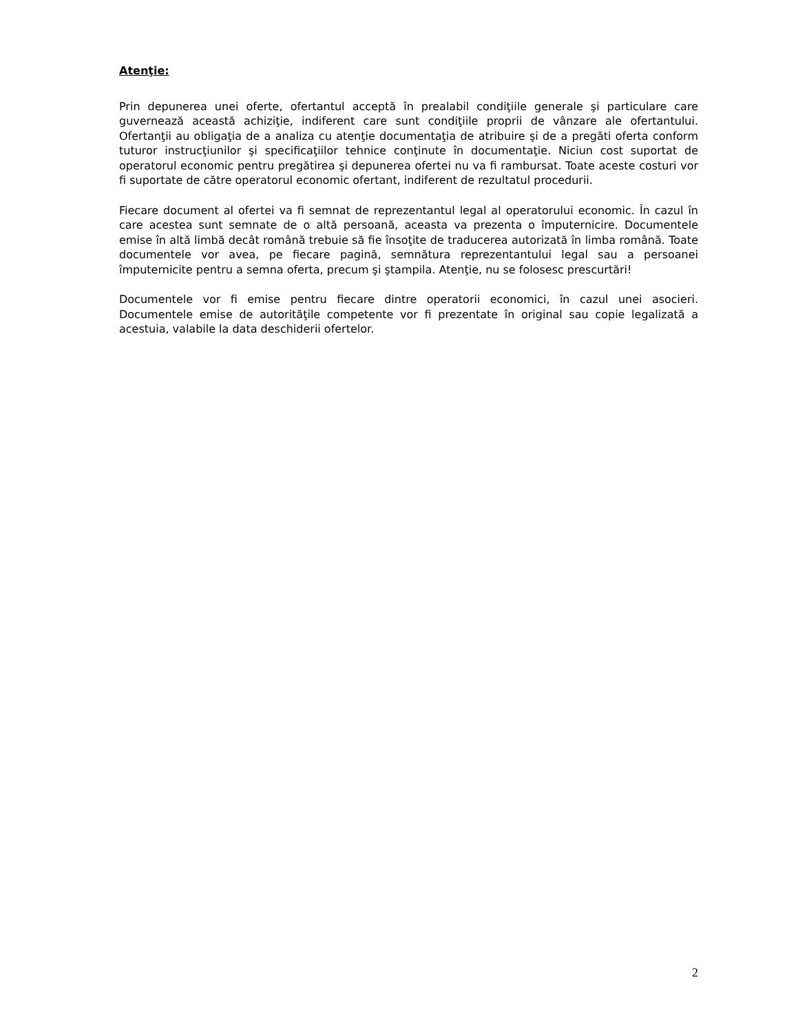Atenţie:
Prin depunerea unei oferte, ofertantul acceptă în prealabil condiţiile generale şi particulare care guvernează această achiziţie, indiferent care sunt condiţiile proprii de vânzare ale ofertantului. Ofertanţii au obligaţia de a analiza cu atenţie documentaţia de atribuire şi de a pregăti oferta conform tuturor instrucţiunilor şi specificaţiilor tehnice conţinute în documentaţie. Niciun cost suportat de operatorul economic pentru pregătirea şi depunerea ofertei nu va fi rambursat. Toate aceste costuri vor fi suportate de către operatorul economic ofertant, indiferent de rezultatul procedurii.
Fiecare document al ofertei va fi semnat de reprezentantul legal al operatorului economic. În cazul în care acestea sunt semnate de o altă persoană, aceasta va prezenta o împuternicire. Documentele emise în altă limbă decât română trebuie să fie însoţite de traducerea autorizată în limba română. Toate documentele vor avea, pe fiecare pagină, semnătura reprezentantului legal sau a persoanei împuternicite pentru a semna oferta, precum şi ştampila. Atenţie, nu se folosesc prescurtări!
Documentele vor fi emise pentru fiecare dintre operatorii economici, în cazul unei asocieri. Documentele emise de autorităţile competente vor fi prezentate în original sau copie legalizată a acestuia, valabile la data deschiderii ofertelor.
2